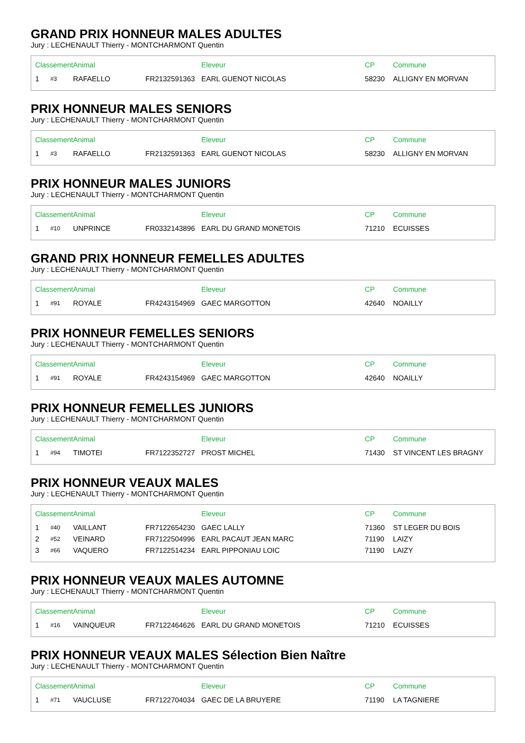GRAND PRIX HONNEUR MALES ADULTES
Jury : LECHENAULT Thierry - MONTCHARMONT Quentin
| Classement | | Animal | | Eleveur | CP | Commune |
| --- | --- | --- | --- | --- | --- | --- |
| 1 | #3 | RAFAELLO | FR2132591363 | EARL GUENOT NICOLAS | 58230 | ALLIGNY EN MORVAN |
PRIX HONNEUR MALES SENIORS
Jury : LECHENAULT Thierry - MONTCHARMONT Quentin
| Classement | | Animal | | Eleveur | CP | Commune |
| --- | --- | --- | --- | --- | --- | --- |
| 1 | #3 | RAFAELLO | FR2132591363 | EARL GUENOT NICOLAS | 58230 | ALLIGNY EN MORVAN |
PRIX HONNEUR MALES JUNIORS
Jury : LECHENAULT Thierry - MONTCHARMONT Quentin
| Classement | | Animal | | Eleveur | CP | Commune |
| --- | --- | --- | --- | --- | --- | --- |
| 1 | #10 | UNPRINCE | FR0332143896 | EARL DU GRAND MONETOIS | 71210 | ECUISSES |
GRAND PRIX HONNEUR FEMELLES ADULTES
Jury : LECHENAULT Thierry - MONTCHARMONT Quentin
| Classement | | Animal | | Eleveur | CP | Commune |
| --- | --- | --- | --- | --- | --- | --- |
| 1 | #91 | ROYALE | FR4243154969 | GAEC MARGOTTON | 42640 | NOAILLY |
PRIX HONNEUR FEMELLES SENIORS
Jury : LECHENAULT Thierry - MONTCHARMONT Quentin
| Classement | | Animal | | Eleveur | CP | Commune |
| --- | --- | --- | --- | --- | --- | --- |
| 1 | #91 | ROYALE | FR4243154969 | GAEC MARGOTTON | 42640 | NOAILLY |
PRIX HONNEUR FEMELLES JUNIORS
Jury : LECHENAULT Thierry - MONTCHARMONT Quentin
| Classement | | Animal | | Eleveur | CP | Commune |
| --- | --- | --- | --- | --- | --- | --- |
| 1 | #94 | TIMOTEI | FR7122352727 | PROST MICHEL | 71430 | ST VINCENT LES BRAGNY |
PRIX HONNEUR VEAUX MALES
Jury : LECHENAULT Thierry - MONTCHARMONT Quentin
| Classement | | Animal | | Eleveur | CP | Commune |
| --- | --- | --- | --- | --- | --- | --- |
| 1 | #40 | VAILLANT | FR7122654230 | GAEC LALLY | 71360 | ST LEGER DU BOIS |
| 2 | #52 | VEINARD | FR7122504996 | EARL PACAUT JEAN MARC | 71190 | LAIZY |
| 3 | #66 | VAQUERO | FR7122514234 | EARL PIPPONIAU LOIC | 71190 | LAIZY |
PRIX HONNEUR VEAUX MALES AUTOMNE
Jury : LECHENAULT Thierry - MONTCHARMONT Quentin
| Classement | | Animal | | Eleveur | CP | Commune |
| --- | --- | --- | --- | --- | --- | --- |
| 1 | #16 | VAINQUEUR | FR7122464626 | EARL DU GRAND MONETOIS | 71210 | ECUISSES |
PRIX HONNEUR VEAUX MALES Sélection Bien Naître
Jury : LECHENAULT Thierry - MONTCHARMONT Quentin
| Classement | | Animal | | Eleveur | CP | Commune |
| --- | --- | --- | --- | --- | --- | --- |
| 1 | #71 | VAUCLUSE | FR7122704034 | GAEC DE LA BRUYERE | 71190 | LA TAGNIERE |